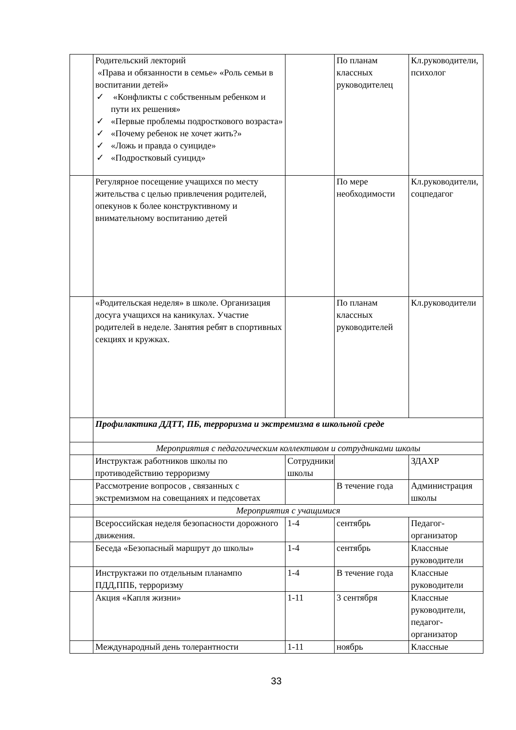| | Родительский лекторий «Права и обязанности в семье» «Роль семьи в воспитании детей» ✓ «Конфликты с собственным ребенком и пути их решения» ✓ «Первые проблемы подросткового возраста» ✓ «Почему ребенок не хочет жить?» ✓ «Ложь и правда о суициде» ✓ «Подростковый суицид» | | По планам классных руководителец | Кл.руководители, психолог |
| | Регулярное посещение учащихся по месту жительства с целью привлечения родителей, опекунов к более конструктивному и внимательному воспитанию детей | | По мере необходимости | Кл.руководители, соцпедагог |
| | «Родительская неделя» в школе. Организация досуга учащихся на каникулах. Участие родителей в неделе. Занятия ребят в спортивных секциях и кружках. | | По планам классных руководителей | Кл.руководители |
| | Профилактика ДДТТ, ПБ, терроризма и экстремизма в школьной среде | | | |
| | Мероприятия с педагогическим коллективом и сотрудниками школы | | | |
| | Инструктаж работников школы по противодействию терроризму | Сотрудники школы | | ЗДАХР |
| | Рассмотрение вопросов , связанных с экстремизмом на совещаниях и педсоветах | | В течение года | Администрация школы |
| | Мероприятия с учащимися | | | |
| | Всероссийская неделя безопасности дорожного движения. | 1-4 | сентябрь | Педагог-организатор |
| | Беседа «Безопасный маршрут до школы» | 1-4 | сентябрь | Классные руководители |
| | Инструктажи по отдельным планампо ПДД,ППБ, терроризму | 1-4 | В течение года | Классные руководители |
| | Акция «Капля жизни» | 1-11 | 3 сентября | Классные руководители, педагог-организатор |
| | Международный день толерантности | 1-11 | ноябрь | Классные |
33